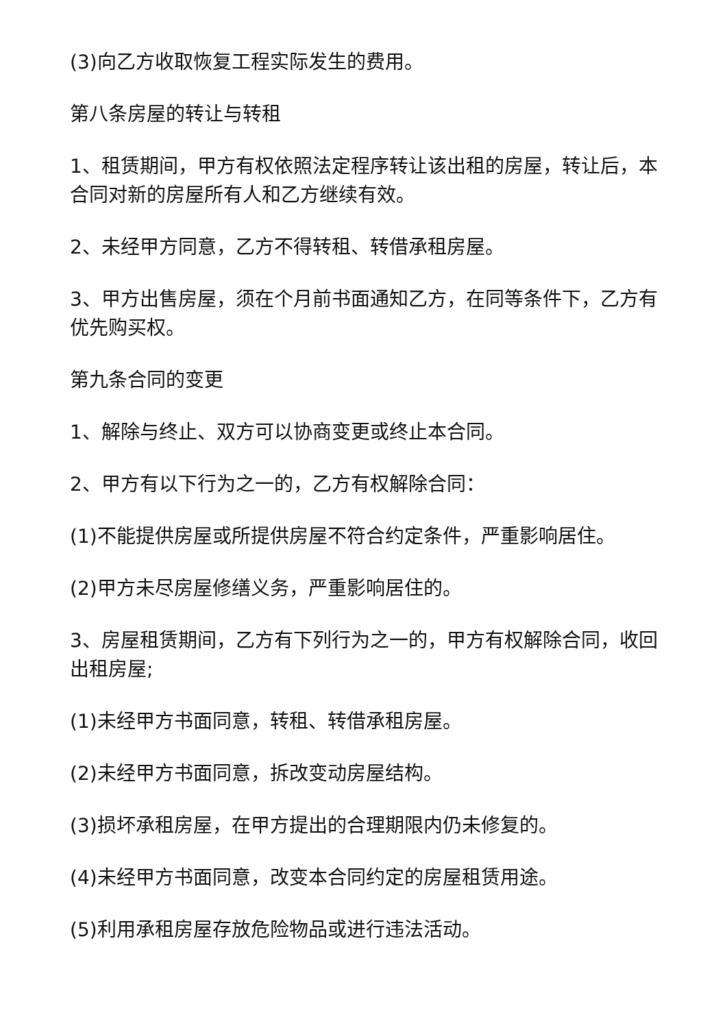(3)向乙方收取恢复工程实际发生的费用。
第八条房屋的转让与转租
1、租赁期间，甲方有权依照法定程序转让该出租的房屋，转让后，本合同对新的房屋所有人和乙方继续有效。
2、未经甲方同意，乙方不得转租、转借承租房屋。
3、甲方出售房屋，须在个月前书面通知乙方，在同等条件下，乙方有优先购买权。
第九条合同的变更
1、解除与终止、双方可以协商变更或终止本合同。
2、甲方有以下行为之一的，乙方有权解除合同：
(1)不能提供房屋或所提供房屋不符合约定条件，严重影响居住。
(2)甲方未尽房屋修缮义务，严重影响居住的。
3、房屋租赁期间，乙方有下列行为之一的，甲方有权解除合同，收回出租房屋;
(1)未经甲方书面同意，转租、转借承租房屋。
(2)未经甲方书面同意，拆改变动房屋结构。
(3)损坏承租房屋，在甲方提出的合理期限内仍未修复的。
(4)未经甲方书面同意，改变本合同约定的房屋租赁用途。
(5)利用承租房屋存放危险物品或进行违法活动。